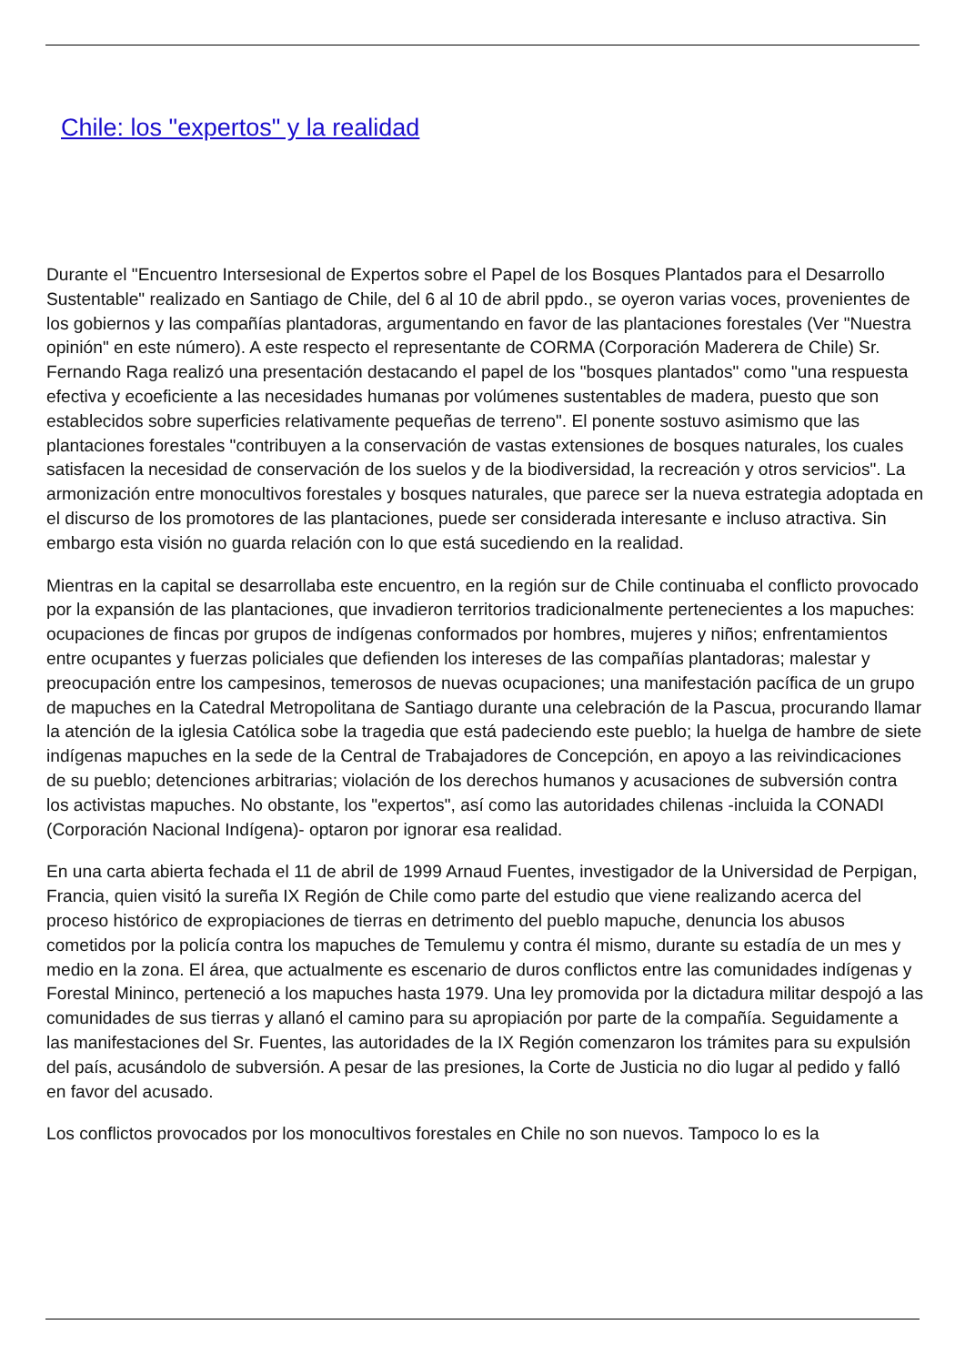Chile: los "expertos" y la realidad
Durante el "Encuentro Intersesional de Expertos sobre el Papel de los Bosques Plantados para el Desarrollo Sustentable" realizado en Santiago de Chile, del 6 al 10 de abril ppdo., se oyeron varias voces, provenientes de los gobiernos y las compañías plantadoras, argumentando en favor de las plantaciones forestales (Ver "Nuestra opinión" en este número). A este respecto el representante de CORMA (Corporación Maderera de Chile) Sr. Fernando Raga realizó una presentación destacando el papel de los "bosques plantados" como "una respuesta efectiva y ecoeficiente a las necesidades humanas por volúmenes sustentables de madera, puesto que son establecidos sobre superficies relativamente pequeñas de terreno". El ponente sostuvo asimismo que las plantaciones forestales "contribuyen a la conservación de vastas extensiones de bosques naturales, los cuales satisfacen la necesidad de conservación de los suelos y de la biodiversidad, la recreación y otros servicios". La armonización entre monocultivos forestales y bosques naturales, que parece ser la nueva estrategia adoptada en el discurso de los promotores de las plantaciones, puede ser considerada interesante e incluso atractiva. Sin embargo esta visión no guarda relación con lo que está sucediendo en la realidad.
Mientras en la capital se desarrollaba este encuentro, en la región sur de Chile continuaba el conflicto provocado por la expansión de las plantaciones, que invadieron territorios tradicionalmente pertenecientes a los mapuches: ocupaciones de fincas por grupos de indígenas conformados por hombres, mujeres y niños; enfrentamientos entre ocupantes y fuerzas policiales que defienden los intereses de las compañías plantadoras; malestar y preocupación entre los campesinos, temerosos de nuevas ocupaciones; una manifestación pacífica de un grupo de mapuches en la Catedral Metropolitana de Santiago durante una celebración de la Pascua, procurando llamar la atención de la iglesia Católica sobe la tragedia que está padeciendo este pueblo; la huelga de hambre de siete indígenas mapuches en la sede de la Central de Trabajadores de Concepción, en apoyo a las reivindicaciones de su pueblo; detenciones arbitrarias; violación de los derechos humanos y acusaciones de subversión contra los activistas mapuches. No obstante, los "expertos", así como las autoridades chilenas -incluida la CONADI (Corporación Nacional Indígena)- optaron por ignorar esa realidad.
En una carta abierta fechada el 11 de abril de 1999 Arnaud Fuentes, investigador de la Universidad de Perpigan, Francia, quien visitó la sureña IX Región de Chile como parte del estudio que viene realizando acerca del proceso histórico de expropiaciones de tierras en detrimento del pueblo mapuche, denuncia los abusos cometidos por la policía contra los mapuches de Temulemu y contra él mismo, durante su estadía de un mes y medio en la zona. El área, que actualmente es escenario de duros conflictos entre las comunidades indígenas y Forestal Mininco, perteneció a los mapuches hasta 1979. Una ley promovida por la dictadura militar despojó a las comunidades de sus tierras y allanó el camino para su apropiación por parte de la compañía. Seguidamente a las manifestaciones del Sr. Fuentes, las autoridades de la IX Región comenzaron los trámites para su expulsión del país, acusándolo de subversión. A pesar de las presiones, la Corte de Justicia no dio lugar al pedido y falló en favor del acusado.
Los conflictos provocados por los monocultivos forestales en Chile no son nuevos. Tampoco lo es la